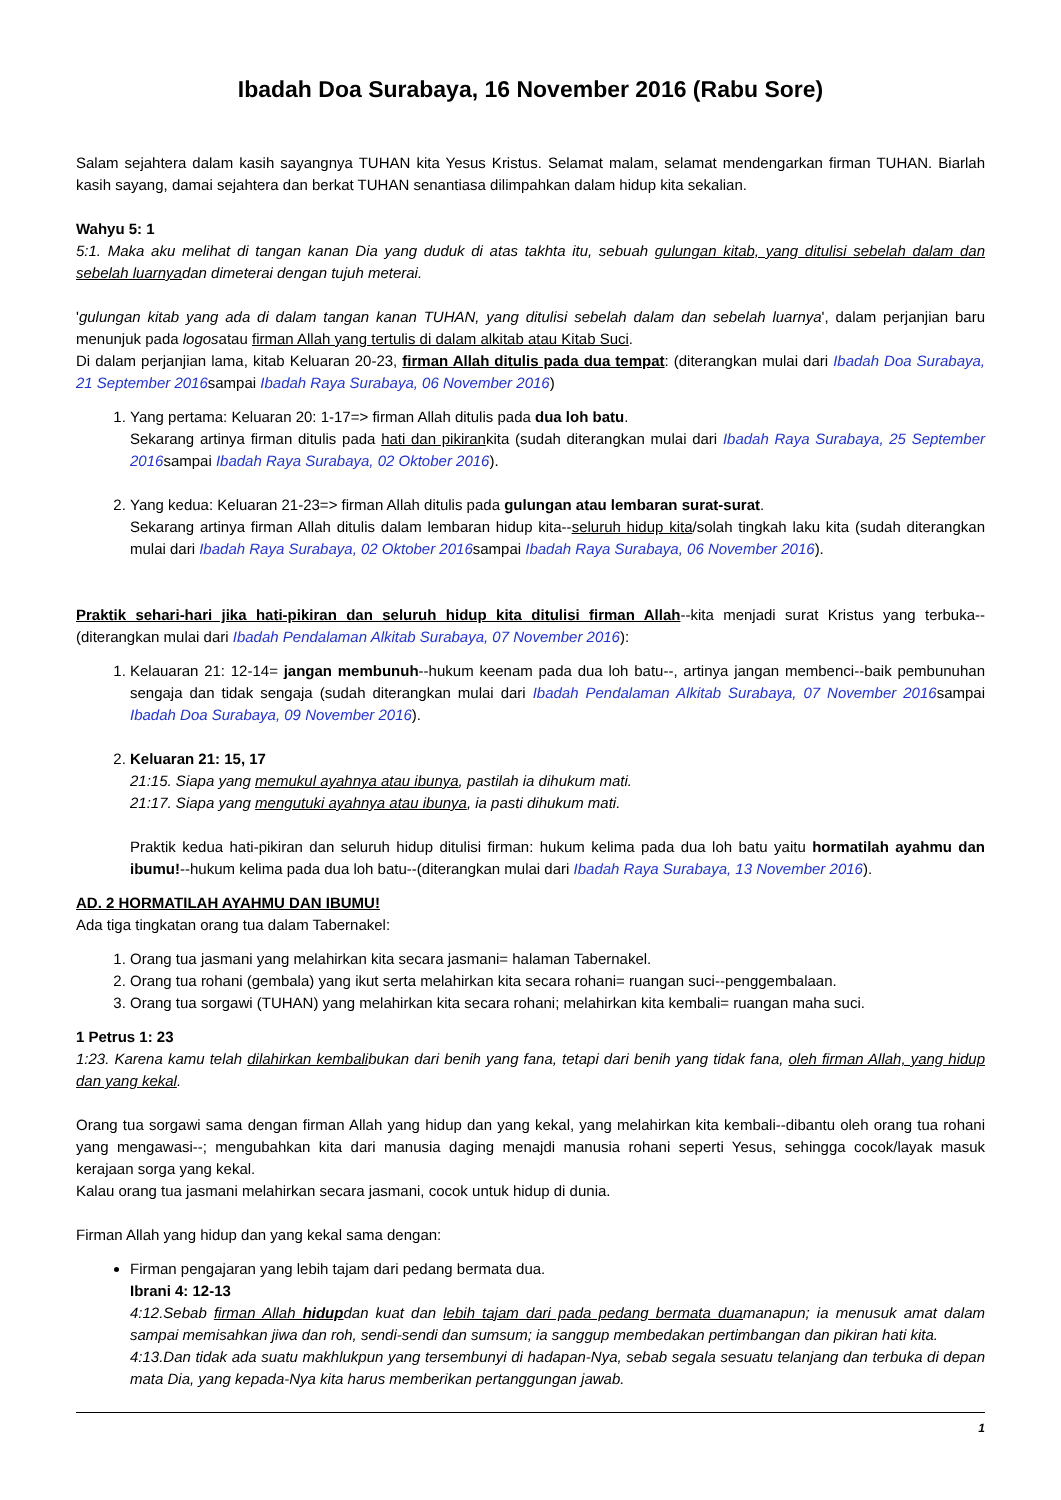Ibadah Doa Surabaya, 16 November 2016 (Rabu Sore)
Salam sejahtera dalam kasih sayangnya TUHAN kita Yesus Kristus. Selamat malam, selamat mendengarkan firman TUHAN. Biarlah kasih sayang, damai sejahtera dan berkat TUHAN senantiasa dilimpahkan dalam hidup kita sekalian.
Wahyu 5: 1
5:1. Maka aku melihat di tangan kanan Dia yang duduk di atas takhta itu, sebuah gulungan kitab, yang ditulisi sebelah dalam dan sebelah luarnyadan dimeterai dengan tujuh meterai.
'gulungan kitab yang ada di dalam tangan kanan TUHAN, yang ditulisi sebelah dalam dan sebelah luarnya', dalam perjanjian baru menunjuk pada logosatau firman Allah yang tertulis di dalam alkitab atau Kitab Suci.
Di dalam perjanjian lama, kitab Keluaran 20-23, firman Allah ditulis pada dua tempat: (diterangkan mulai dari Ibadah Doa Surabaya, 21 September 2016sampai Ibadah Raya Surabaya, 06 November 2016)
1. Yang pertama: Keluaran 20: 1-17=> firman Allah ditulis pada dua loh batu.
Sekarang artinya firman ditulis pada hati dan pikirankita (sudah diterangkan mulai dari Ibadah Raya Surabaya, 25 September 2016sampai Ibadah Raya Surabaya, 02 Oktober 2016).
2. Yang kedua: Keluaran 21-23=> firman Allah ditulis pada gulungan atau lembaran surat-surat.
Sekarang artinya firman Allah ditulis dalam lembaran hidup kita--seluruh hidup kita/solah tingkah laku kita (sudah diterangkan mulai dari Ibadah Raya Surabaya, 02 Oktober 2016sampai Ibadah Raya Surabaya, 06 November 2016).
Praktik sehari-hari jika hati-pikiran dan seluruh hidup kita ditulisi firman Allah--kita menjadi surat Kristus yang terbuka--(diterangkan mulai dari Ibadah Pendalaman Alkitab Surabaya, 07 November 2016):
1. Kelauaran 21: 12-14= jangan membunuh--hukum keenam pada dua loh batu--, artinya jangan membenci--baik pembunuhan sengaja dan tidak sengaja (sudah diterangkan mulai dari Ibadah Pendalaman Alkitab Surabaya, 07 November 2016sampai Ibadah Doa Surabaya, 09 November 2016).
2. Keluaran 21: 15, 17
21:15. Siapa yang memukul ayahnya atau ibunya, pastilah ia dihukum mati.
21:17. Siapa yang mengutuki ayahnya atau ibunya, ia pasti dihukum mati.
Praktik kedua hati-pikiran dan seluruh hidup ditulisi firman: hukum kelima pada dua loh batu yaitu hormatilah ayahmu dan ibumu!--hukum kelima pada dua loh batu--(diterangkan mulai dari Ibadah Raya Surabaya, 13 November 2016).
AD. 2 HORMATILAH AYAHMU DAN IBUMU!
Ada tiga tingkatan orang tua dalam Tabernakel:
1. Orang tua jasmani yang melahirkan kita secara jasmani= halaman Tabernakel.
2. Orang tua rohani (gembala) yang ikut serta melahirkan kita secara rohani= ruangan suci--penggembalaan.
3. Orang tua sorgawi (TUHAN) yang melahirkan kita secara rohani; melahirkan kita kembali= ruangan maha suci.
1 Petrus 1: 23
1:23. Karena kamu telah dilahirkan kembalibukan dari benih yang fana, tetapi dari benih yang tidak fana, oleh firman Allah, yang hidup dan yang kekal.
Orang tua sorgawi sama dengan firman Allah yang hidup dan yang kekal, yang melahirkan kita kembali--dibantu oleh orang tua rohani yang mengawasi--; mengubahkan kita dari manusia daging menajdi manusia rohani seperti Yesus, sehingga cocok/layak masuk kerajaan sorga yang kekal.
Kalau orang tua jasmani melahirkan secara jasmani, cocok untuk hidup di dunia.
Firman Allah yang hidup dan yang kekal sama dengan:
Firman pengajaran yang lebih tajam dari pedang bermata dua.
Ibrani 4: 12-13
4:12.Sebab firman Allah hidupdan kuat dan lebih tajam dari pada pedang bermata duamanapun; ia menusuk amat dalam sampai memisahkan jiwa dan roh, sendi-sendi dan sumsum; ia sanggup membedakan pertimbangan dan pikiran hati kita.
4:13.Dan tidak ada suatu makhlukpun yang tersembunyi di hadapan-Nya, sebab segala sesuatu telanjang dan terbuka di depan mata Dia, yang kepada-Nya kita harus memberikan pertanggungan jawab.
1